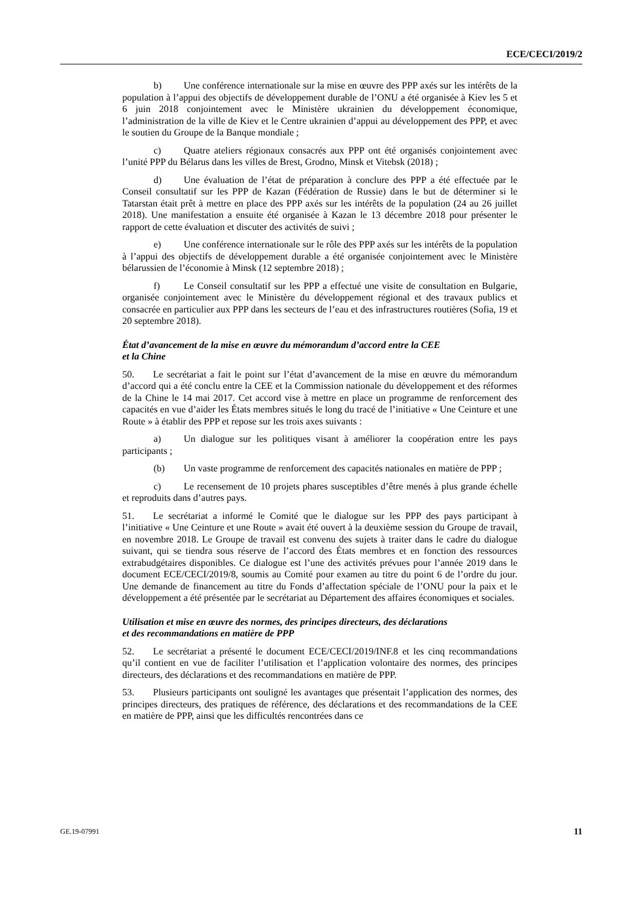ECE/CECI/2019/2
b) Une conférence internationale sur la mise en œuvre des PPP axés sur les intérêts de la population à l’appui des objectifs de développement durable de l’ONU a été organisée à Kiev les 5 et 6 juin 2018 conjointement avec le Ministère ukrainien du développement économique, l’administration de la ville de Kiev et le Centre ukrainien d’appui au développement des PPP, et avec le soutien du Groupe de la Banque mondiale ;
c) Quatre ateliers régionaux consacrés aux PPP ont été organisés conjointement avec l’unité PPP du Bélarus dans les villes de Brest, Grodno, Minsk et Vitebsk (2018) ;
d) Une évaluation de l’état de préparation à conclure des PPP a été effectuée par le Conseil consultatif sur les PPP de Kazan (Fédération de Russie) dans le but de déterminer si le Tatarstan était prêt à mettre en place des PPP axés sur les intérêts de la population (24 au 26 juillet 2018). Une manifestation a ensuite été organisée à Kazan le 13 décembre 2018 pour présenter le rapport de cette évaluation et discuter des activités de suivi ;
e) Une conférence internationale sur le rôle des PPP axés sur les intérêts de la population à l’appui des objectifs de développement durable a été organisée conjointement avec le Ministère bélarussien de l’économie à Minsk (12 septembre 2018) ;
f) Le Conseil consultatif sur les PPP a effectué une visite de consultation en Bulgarie, organisée conjointement avec le Ministère du développement régional et des travaux publics et consacrée en particulier aux PPP dans les secteurs de l’eau et des infrastructures routières (Sofia, 19 et 20 septembre 2018).
État d’avancement de la mise en œuvre du mémorandum d’accord entre la CEE
et la Chine
50. Le secrétariat a fait le point sur l’état d’avancement de la mise en œuvre du mémorandum d’accord qui a été conclu entre la CEE et la Commission nationale du développement et des réformes de la Chine le 14 mai 2017. Cet accord vise à mettre en place un programme de renforcement des capacités en vue d’aider les États membres situés le long du tracé de l’initiative « Une Ceinture et une Route » à établir des PPP et repose sur les trois axes suivants :
a) Un dialogue sur les politiques visant à améliorer la coopération entre les pays participants ;
(b) Un vaste programme de renforcement des capacités nationales en matière de PPP ;
c) Le recensement de 10 projets phares susceptibles d’être menés à plus grande échelle et reproduits dans d’autres pays.
51. Le secrétariat a informé le Comité que le dialogue sur les PPP des pays participant à l’initiative « Une Ceinture et une Route » avait été ouvert à la deuxième session du Groupe de travail, en novembre 2018. Le Groupe de travail est convenu des sujets à traiter dans le cadre du dialogue suivant, qui se tiendra sous réserve de l’accord des États membres et en fonction des ressources extrabudgétaires disponibles. Ce dialogue est l’une des activités prévues pour l’année 2019 dans le document ECE/CECI/2019/8, soumis au Comité pour examen au titre du point 6 de l’ordre du jour. Une demande de financement au titre du Fonds d’affectation spéciale de l’ONU pour la paix et le développement a été présentée par le secrétariat au Département des affaires économiques et sociales.
Utilisation et mise en œuvre des normes, des principes directeurs, des déclarations
et des recommandations en matière de PPP
52. Le secrétariat a présenté le document ECE/CECI/2019/INF.8 et les cinq recommandations qu’il contient en vue de faciliter l’utilisation et l’application volontaire des normes, des principes directeurs, des déclarations et des recommandations en matière de PPP.
53. Plusieurs participants ont souligné les avantages que présentait l’application des normes, des principes directeurs, des pratiques de référence, des déclarations et des recommandations de la CEE en matière de PPP, ainsi que les difficultés rencontrées dans ce
GE.19-07991 11